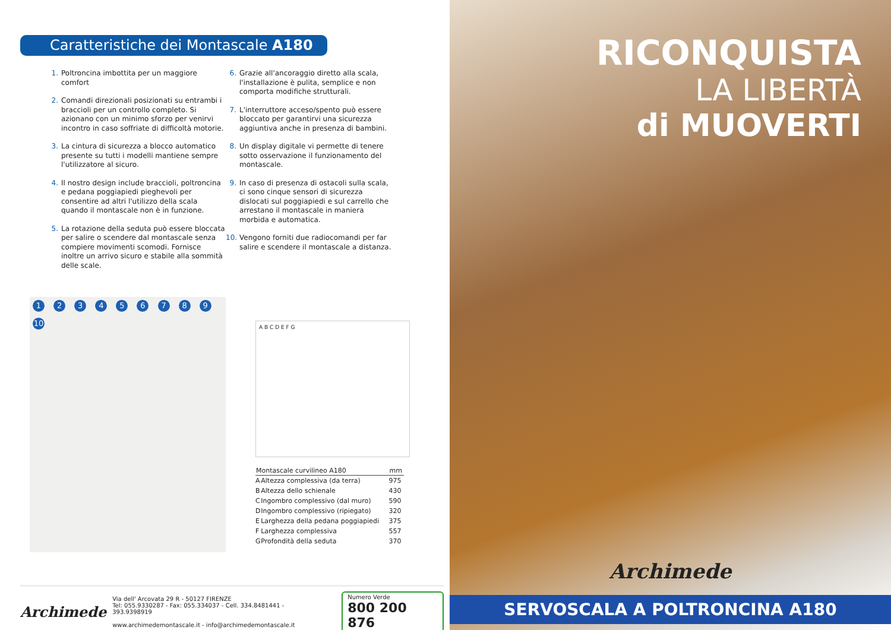Caratteristiche dei Montascale A180
1. Poltroncina imbottita per un maggiore comfort
2. Comandi direzionali posizionati su entrambi i braccioli per un controllo completo. Si azionano con un minimo sforzo per venirvi incontro in caso soffriate di difficoltà motorie.
3. La cintura di sicurezza a blocco automatico presente su tutti i modelli mantiene sempre l'utilizzatore al sicuro.
4. Il nostro design include braccioli, poltroncina e pedana poggiapiedi pieghevoli per consentire ad altri l'utilizzo della scala quando il montascale non è in funzione.
5. La rotazione della seduta può essere bloccata per salire o scendere dal montascale senza compiere movimenti scomodi. Fornisce inoltre un arrivo sicuro e stabile alla sommità delle scale.
6. Grazie all'ancoraggio diretto alla scala, l'installazione è pulita, semplice e non comporta modifiche strutturali.
7. L'interruttore acceso/spento può essere bloccato per garantirvi una sicurezza aggiuntiva anche in presenza di bambini.
8. Un display digitale vi permette di tenere sotto osservazione il funzionamento del montascale.
9. In caso di presenza di ostacoli sulla scala, ci sono cinque sensori di sicurezza dislocati sul poggiapiedi e sul carrello che arrestano il montascale in maniera morbida e automatica.
10. Vengono forniti due radiocomandi per far salire e scendere il montascale a distanza.
1 2 3 4 5 6 7 8 9 10
A B C D E F G
| Montascale curvilineo A180 | | mm |
| --- | --- | --- |
| A | Altezza complessiva (da terra) | 975 |
| B | Altezza dello schienale | 430 |
| C | Ingombro complessivo (dal muro) | 590 |
| D | Ingombro complessivo (ripiegato) | 320 |
| E | Larghezza della pedana poggiapiedi | 375 |
| F | Larghezza complessiva | 557 |
| G | Profondità della seduta | 370 |
Archimede
Via dell' Arcovata 29 R - 50127 FIRENZE
Tel: 055.9330287 - Fax: 055.334037 - Cell. 334.8481441 - 393.9398919
www.archimedemontascale.it - info@archimedemontascale.it
Numero Verde
800 200 876
RICONQUISTA
LA LIBERTÀ
di MUOVERTI
Archimede
SERVOSCALA A POLTRONCINA A180